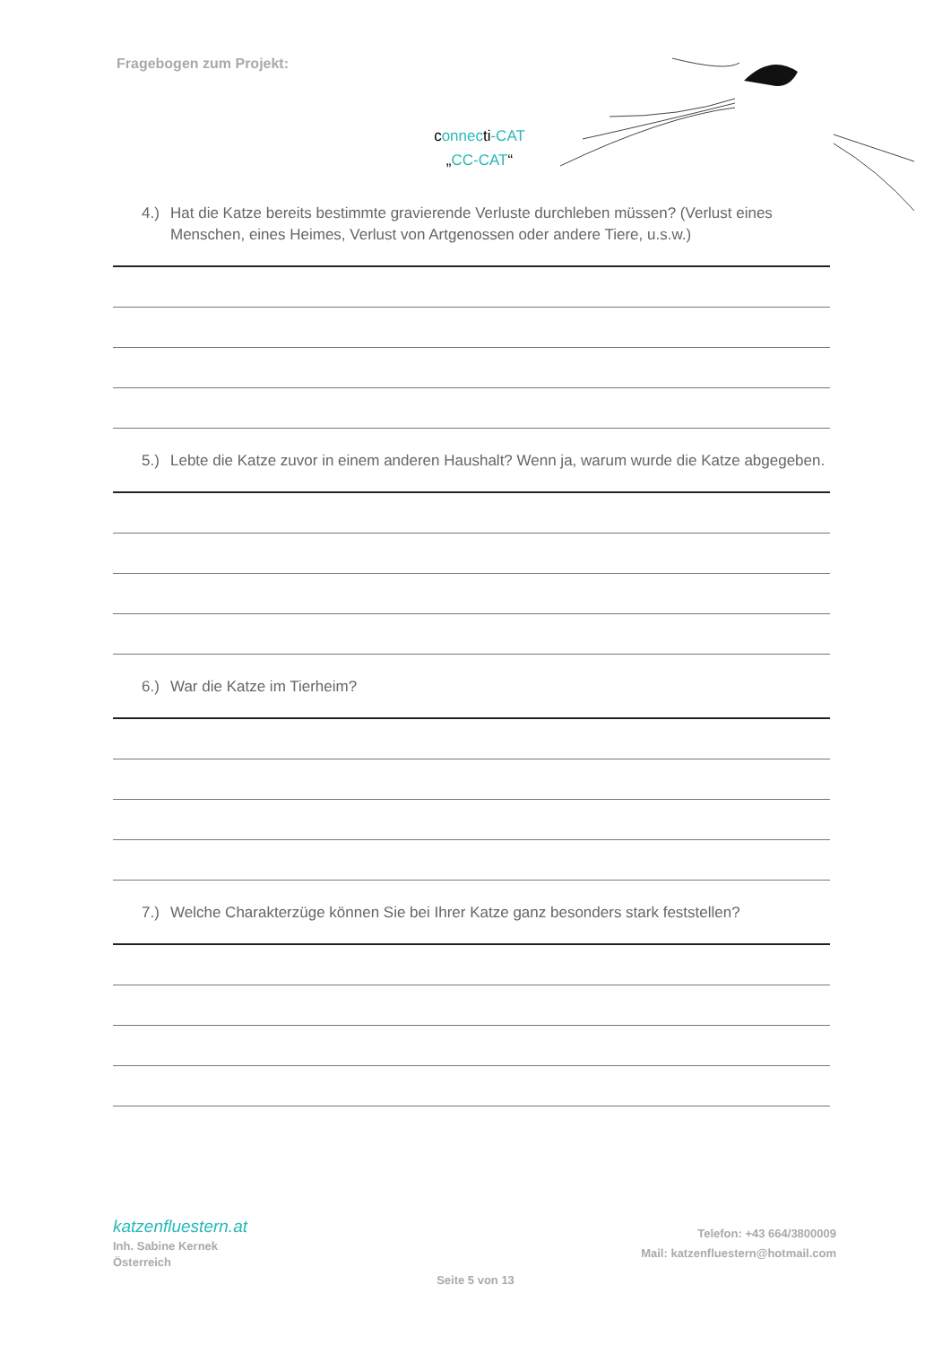Fragebogen zum Projekt:
connecti-CAT
„CC-CAT“
4.) Hat die Katze bereits bestimmte gravierende Verluste durchleben müssen? (Verlust eines Menschen, eines Heimes, Verlust von Artgenossen oder andere Tiere, u.s.w.)
5.) Lebte die Katze zuvor in einem anderen Haushalt? Wenn ja, warum wurde die Katze abgegeben.
6.) War die Katze im Tierheim?
7.) Welche Charakterzüge können Sie bei Ihrer Katze ganz besonders stark feststellen?
katzenfluestern.at
Inh. Sabine Kernek
Österreich
Telefon: +43 664/3800009
Mail: katzenfluestern@hotmail.com
Seite 5 von 13